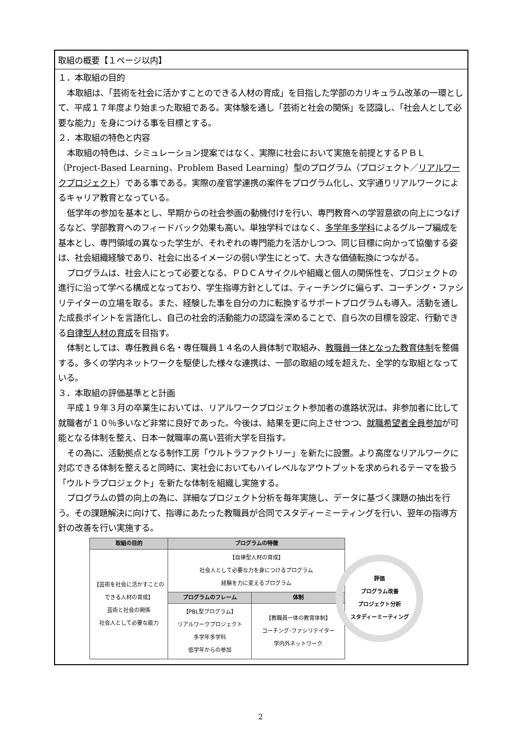取組の概要【１ページ以内】
１．本取組の目的
本取組は、「芸術を社会に活かすことのできる人材の育成」を目指した学部のカリキュラム改革の一環として、平成１７年度より始まった取組である。実体験を通し「芸術と社会の関係」を認識し、「社会人として必要な能力」を身につける事を目標とする。
２．本取組の特色と内容
本取組の特色は、シミュレーション提案ではなく、実際に社会において実施を前提とするＰＢＬ（Project-Based Learning、Problem Based Learning）型のプログラム（プロジェクト／リアルワークプロジェクト）である事である。実際の産官学連携の案件をプログラム化し、文字通りリアルワークによるキャリア教育となっている。
低学年の参加を基本とし、早期からの社会参画の動機付けを行い、専門教育への学習意欲の向上につなげるなど、学部教育へのフィードバック効果も高い。単独学科ではなく、多学年多学科によるグループ編成を基本とし、専門領域の異なった学生が、それぞれの専門能力を活かしつつ、同じ目標に向かって協働する姿は、社会組織経験であり、社会に出るイメージの弱い学生にとって、大きな価値転換につながる。
プログラムは、社会人にとって必要となる、ＰＤＣＡサイクルや組織と個人の関係性を、プロジェクトの進行に沿って学べる構成となっており、学生指導方針としては、ティーチングに偏らず、コーチング・ファシリテイターの立場を取る。また、経験した事を自分の力に転換するサポートプログラムも導入。活動を通した成長ポイントを言語化し、自己の社会的活動能力の認識を深めることで、自ら次の目標を設定、行動できる自律型人材の育成を目指す。
体制としては、専任教員６名・専任職員１４名の人員体制で取組み、教職員一体となった教育体制を整備する。多くの学内ネットワークを駆使した様々な連携は、一部の取組の域を超えた、全学的な取組となっている。
３．本取組の評価基準とと計画
平成１９年３月の卒業生においては、リアルワークプロジェクト参加者の進路状況は、非参加者に比して就職者が１０％多いなど非常に良好であった。今後は、結果を更に向上させつつ、就職希望者全員参加が可能となる体制を整え、日本一就職率の高い芸術大学を目指す。
その為に、活動拠点となる制作工房「ウルトラファクトリー」を新たに設置。より高度なリアルワークに対応できる体制を整えると同時に、実社会においてもハイレベルなアウトプットを求められるテーマを扱う「ウルトラプロジェクト」を新たな体制を組織し実施する。
プログラムの質の向上の為に、詳細なプロジェクト分析を毎年実施し、データに基づく課題の抽出を行う。その課題解決に向けて、指導にあたった教職員が合同でスタディーミーティングを行い、翌年の指導方針の改善を行い実施する。
| 取組の目的 | プログラムの特徴 | |
| --- | --- | --- |
| 【芸術を社会に活かすことのできる人材の育成】 芸術と社会の関係 社会人として必要な能力 | 【自律型人材の育成】 社会人として必要な力を身につけるプログラム 経験を力に変えるプログラム | |
| | プログラムのフレーム | 体制 |
| | 【PBL型プログラム】 リアルワークプロジェクト 多学年多学科 低学年からの参加 | 【教職員一体の教育体制】 コーチング･ファシリテイター 学内外ネットワーク |
評価
プログラム改善
プロジェクト分析
スタディーミーティング
2